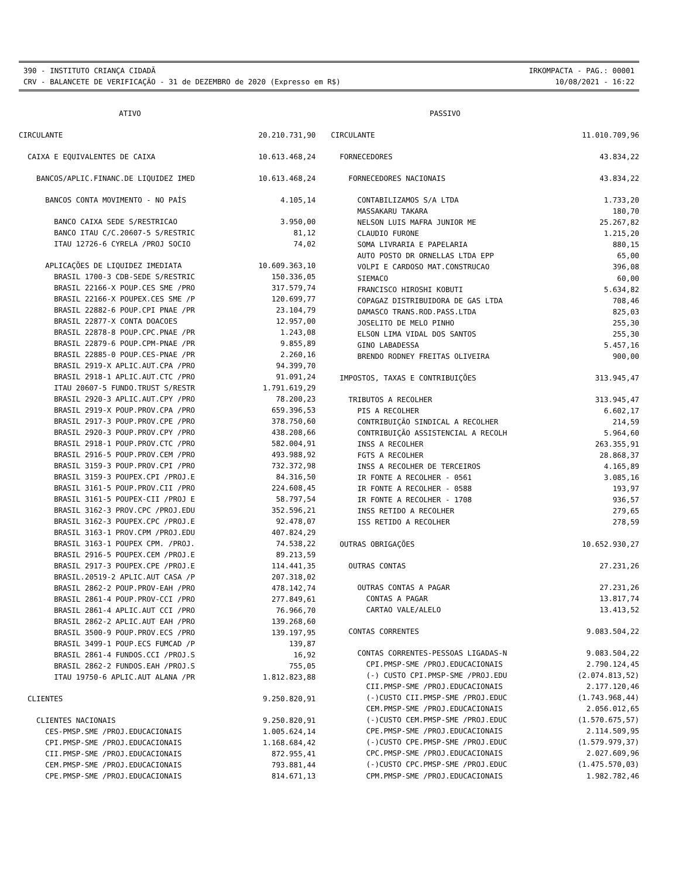390 - INSTITUTO CRIANÇA CIDADÃ IRKOMPACTA - PAG.: 00001
CRV - BALANCETE DE VERIFICAÇÃO - 31 de DEZEMBRO de 2020 (Expresso em R$) 10/08/2021 - 16:22
| ATIVO | |
| --- | --- |
| CIRCULANTE | 20.210.731,90 |
| CAIXA E EQUIVALENTES DE CAIXA | 10.613.468,24 |
| BANCOS/APLIC.FINANC.DE LIQUIDEZ IMED | 10.613.468,24 |
| BANCOS CONTA MOVIMENTO - NO PAÍS | 4.105,14 |
| BANCO CAIXA SEDE S/RESTRICAO | 3.950,00 |
| BANCO ITAU C/C.20607-5 S/RESTRIC | 81,12 |
| ITAU 12726-6 CYRELA /PROJ SOCIO | 74,02 |
| APLICAÇÕES DE LIQUIDEZ IMEDIATA | 10.609.363,10 |
| BRASIL 1700-3 CDB-SEDE S/RESTRIC | 150.336,05 |
| BRASIL 22166-X POUP.CES SME /PRO | 317.579,74 |
| BRASIL 22166-X POUPEX.CES SME /P | 120.699,77 |
| BRASIL 22882-6 POUP.CPI PNAE /PR | 23.104,79 |
| BRASIL 22877-X CONTA DOACOES | 12.957,00 |
| BRASIL 22878-8 POUP.CPC.PNAE /PR | 1.243,08 |
| BRASIL 22879-6 POUP.CPM-PNAE /PR | 9.855,89 |
| BRASIL 22885-0 POUP.CES-PNAE /PR | 2.260,16 |
| BRASIL 2919-X APLIC.AUT.CPA /PRO | 94.399,70 |
| BRASIL 2918-1 APLIC.AUT.CTC /PRO | 91.091,24 |
| ITAU 20607-5 FUNDO.TRUST S/RESTR | 1.791.619,29 |
| BRASIL 2920-3 APLIC.AUT.CPY /PRO | 78.200,23 |
| BRASIL 2919-X POUP.PROV.CPA /PRO | 659.396,53 |
| BRASIL 2917-3 POUP.PROV.CPE /PRO | 378.750,60 |
| BRASIL 2920-3 POUP.PROV.CPY /PRO | 438.208,66 |
| BRASIL 2918-1 POUP.PROV.CTC /PRO | 582.004,91 |
| BRASIL 2916-5 POUP.PROV.CEM /PRO | 493.988,92 |
| BRASIL 3159-3 POUP.PROV.CPI /PRO | 732.372,98 |
| BRASIL 3159-3 POUPEX.CPI /PROJ.E | 84.316,50 |
| BRASIL 3161-5 POUP.PROV.CII /PRO | 224.608,45 |
| BRASIL 3161-5 POUPEX-CII /PROJ E | 58.797,54 |
| BRASIL 3162-3 PROV.CPC /PROJ.EDU | 352.596,21 |
| BRASIL 3162-3 POUPEX.CPC /PROJ.E | 92.478,07 |
| BRASIL 3163-1 PROV.CPM /PROJ.EDU | 407.824,29 |
| BRASIL 3163-1 POUPEX CPM. /PROJ. | 74.538,22 |
| BRASIL 2916-5 POUPEX.CEM /PROJ.E | 89.213,59 |
| BRASIL 2917-3 POUPEX.CPE /PROJ.E | 114.441,35 |
| BRASIL.20519-2 APLIC.AUT CASA /P | 207.318,02 |
| BRASIL 2862-2 POUP.PROV-EAH /PRO | 478.142,74 |
| BRASIL 2861-4 POUP.PROV-CCI /PRO | 277.849,61 |
| BRASIL 2861-4 APLIC.AUT CCI /PRO | 76.966,70 |
| BRASIL 2862-2 APLIC.AUT EAH /PRO | 139.268,60 |
| BRASIL 3500-9 POUP.PROV.ECS /PRO | 139.197,95 |
| BRASIL 3499-1 POUP.ECS FUMCAD /P | 139,87 |
| BRASIL 2861-4 FUNDOS.CCI /PROJ.S | 16,92 |
| BRASIL 2862-2 FUNDOS.EAH /PROJ.S | 755,05 |
| ITAU 19750-6 APLIC.AUT ALANA /PR | 1.812.823,88 |
| CLIENTES | 9.250.820,91 |
| CLIENTES NACIONAIS | 9.250.820,91 |
| CES-PMSP.SME /PROJ.EDUCACIONAIS | 1.005.624,14 |
| CPI.PMSP-SME /PROJ.EDUCACIONAIS | 1.168.684,42 |
| CII.PMSP-SME /PROJ.EDUCACIONAIS | 872.955,41 |
| CEM.PMSP-SME /PROJ.EDUCACIONAIS | 793.881,44 |
| CPE.PMSP-SME /PROJ.EDUCACIONAIS | 814.671,13 |
| PASSIVO | |
| --- | --- |
| CIRCULANTE | 11.010.709,96 |
| FORNECEDORES | 43.834,22 |
| FORNECEDORES NACIONAIS | 43.834,22 |
| CONTABILIZAMOS S/A LTDA | 1.733,20 |
| MASSAKARU TAKARA | 180,70 |
| NELSON LUIS MAFRA JUNIOR ME | 25.267,82 |
| CLAUDIO FURONE | 1.215,20 |
| SOMA LIVRARIA E PAPELARIA | 880,15 |
| AUTO POSTO DR ORNELLAS LTDA EPP | 65,00 |
| VOLPI E CARDOSO MAT.CONSTRUCAO | 396,08 |
| SIEMACO | 60,00 |
| FRANCISCO HIROSHI KOBUTI | 5.634,82 |
| COPAGAZ DISTRIBUIDORA DE GAS LTDA | 708,46 |
| DAMASCO TRANS.ROD.PASS.LTDA | 825,03 |
| JOSELITO DE MELO PINHO | 255,30 |
| ELSON LIMA VIDAL DOS SANTOS | 255,30 |
| GINO LABADESSA | 5.457,16 |
| BRENDO RODNEY FREITAS OLIVEIRA | 900,00 |
| IMPOSTOS, TAXAS E CONTRIBUIÇÕES | 313.945,47 |
| TRIBUTOS A RECOLHER | 313.945,47 |
| PIS A RECOLHER | 6.602,17 |
| CONTRIBUIÇÃO SINDICAL A RECOLHER | 214,59 |
| CONTRIBUIÇÃO ASSISTENCIAL A RECOLH | 5.964,60 |
| INSS A RECOLHER | 263.355,91 |
| FGTS A RECOLHER | 28.868,37 |
| INSS A RECOLHER DE TERCEIROS | 4.165,89 |
| IR FONTE A RECOLHER - 0561 | 3.085,16 |
| IR FONTE A RECOLHER - 0588 | 193,97 |
| IR FONTE A RECOLHER - 1708 | 936,57 |
| INSS RETIDO A RECOLHER | 279,65 |
| ISS RETIDO A RECOLHER | 278,59 |
| OUTRAS OBRIGAÇÕES | 10.652.930,27 |
| OUTRAS CONTAS | 27.231,26 |
| OUTRAS CONTAS A PAGAR | 27.231,26 |
| CONTAS A PAGAR | 13.817,74 |
| CARTAO VALE/ALELO | 13.413,52 |
| CONTAS CORRENTES | 9.083.504,22 |
| CONTAS CORRENTES-PESSOAS LIGADAS-N | 9.083.504,22 |
| CPI.PMSP-SME /PROJ.EDUCACIONAIS | 2.790.124,45 |
| (-) CUSTO CPI.PMSP-SME /PROJ.EDU | (2.074.813,52) |
| CII.PMSP-SME /PROJ.EDUCACIONAIS | 2.177.120,46 |
| (-)CUSTO CII.PMSP-SME /PROJ.EDUC | (1.743.968,44) |
| CEM.PMSP-SME /PROJ.EDUCACIONAIS | 2.056.012,65 |
| (-)CUSTO CEM.PMSP-SME /PROJ.EDUC | (1.570.675,57) |
| CPE.PMSP-SME /PROJ.EDUCACIONAIS | 2.114.509,95 |
| (-)CUSTO CPE.PMSP-SME /PROJ.EDUC | (1.579.979,37) |
| CPC.PMSP-SME /PROJ.EDUCACIONAIS | 2.027.609,96 |
| (-)CUSTO CPC.PMSP-SME /PROJ.EDUC | (1.475.570,03) |
| CPM.PMSP-SME /PROJ.EDUCACIONAIS | 1.982.782,46 |